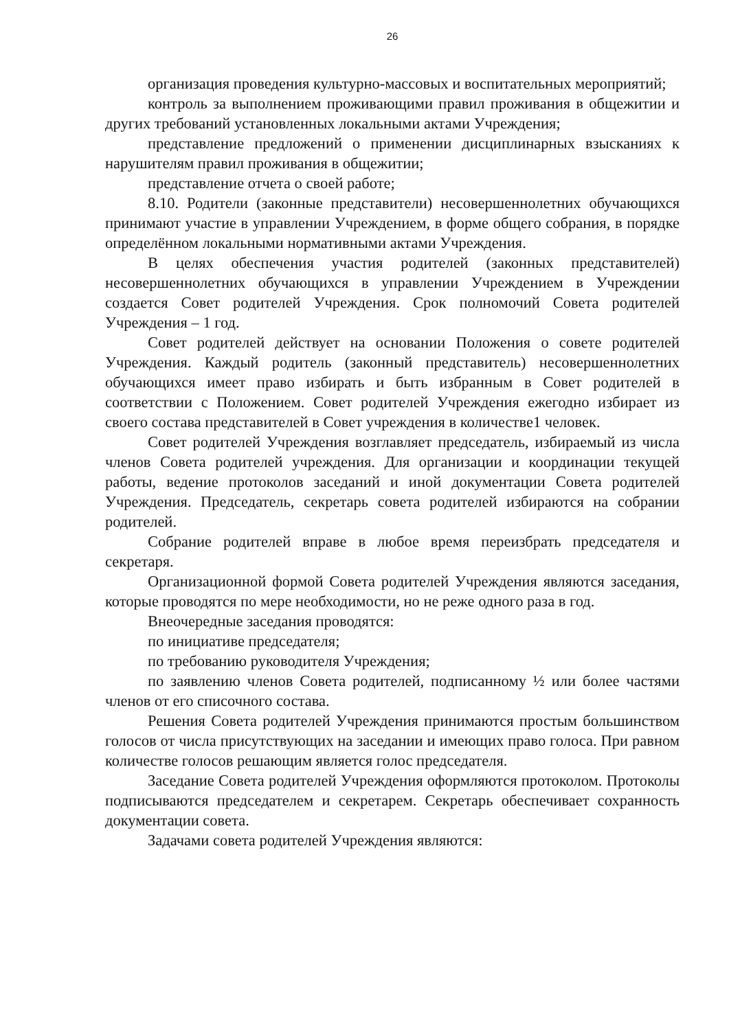26
организация проведения культурно-массовых и воспитательных мероприятий;
контроль за выполнением проживающими правил проживания в общежитии и других требований установленных локальными актами Учреждения;
представление предложений о применении дисциплинарных взысканиях к нарушителям правил проживания в общежитии;
представление отчета о своей работе;
8.10. Родители (законные представители) несовершеннолетних обучающихся принимают участие в управлении Учреждением, в форме общего собрания, в порядке определённом локальными нормативными актами Учреждения.
В целях обеспечения участия родителей (законных представителей) несовершеннолетних обучающихся в управлении Учреждением в Учреждении создается Совет родителей Учреждения. Срок полномочий Совета родителей Учреждения – 1 год.
Совет родителей действует на основании Положения о совете родителей Учреждения. Каждый родитель (законный представитель) несовершеннолетних обучающихся имеет право избирать и быть избранным в Совет родителей в соответствии с Положением. Совет родителей Учреждения ежегодно избирает из своего состава представителей в Совет учреждения в количестве1 человек.
Совет родителей Учреждения возглавляет председатель, избираемый из числа членов Совета родителей учреждения. Для организации и координации текущей работы, ведение протоколов заседаний и иной документации Совета родителей Учреждения. Председатель, секретарь совета родителей избираются на собрании родителей.
Собрание родителей вправе в любое время переизбрать председателя и секретаря.
Организационной формой Совета родителей Учреждения являются заседания, которые проводятся по мере необходимости, но не реже одного раза в год.
Внеочередные заседания проводятся:
по инициативе председателя;
по требованию руководителя Учреждения;
по заявлению членов Совета родителей, подписанному ½ или более частями членов от его списочного состава.
Решения Совета родителей Учреждения принимаются простым большинством голосов от числа присутствующих на заседании и имеющих право голоса. При равном количестве голосов решающим является голос председателя.
Заседание Совета родителей Учреждения оформляются протоколом. Протоколы подписываются председателем и секретарем. Секретарь обеспечивает сохранность документации совета.
Задачами совета родителей Учреждения являются: